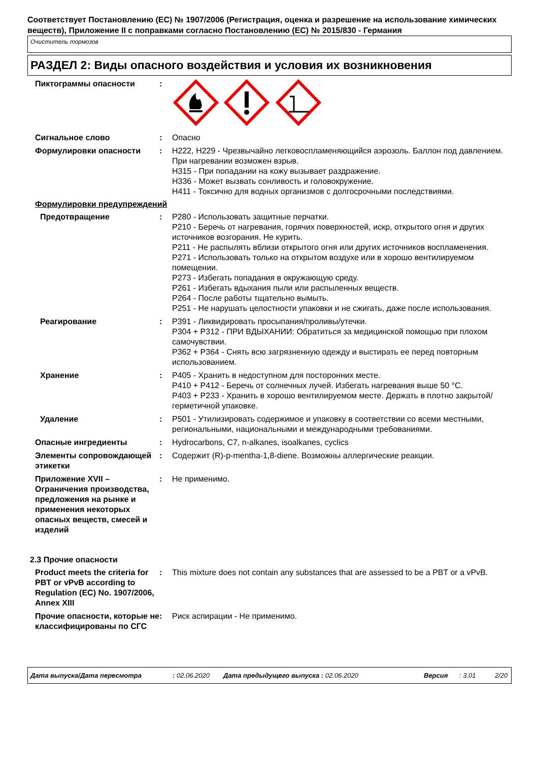Соответствует Постановлению (EC) № 1907/2006 (Регистрация, оценка и разрешение на использование химических веществ), Приложение II с поправками согласно Постановлению (EC) № 2015/830 - Германия
Очиститель тормозов
РАЗДЕЛ 2: Виды опасного воздействия и условия их возникновения
Пиктограммы опасности :
Сигнальное слово : Опасно
Формулировки опасности : H222, H229 - Чрезвычайно легковоспламеняющийся аэрозоль. Баллон под давлением. При нагревании возможен взрыв.
H315 - При попадании на кожу вызывает раздражение.
H336 - Может вызвать сонливость и головокружение.
H411 - Токсично для водных организмов с долгосрочными последствиями.
Формулировки предупреждений
Предотвращение : P280 - Использовать защитные перчатки.
P210 - Беречь от нагревания, горячих поверхностей, искр, открытого огня и других источников возгорания. Не курить.
P211 - Не распылять вблизи открытого огня или других источников воспламенения.
P271 - Использовать только на открытом воздухе или в хорошо вентилируемом помещении.
P273 - Избегать попадания в окружающую среду.
P261 - Избегать вдыхания пыли или распыленных веществ.
P264 - После работы тщательно вымыть.
P251 - Не нарушать целостности упаковки и не сжигать, даже после использования.
Реагирование : P391 - Ликвидировать просыпания/проливы/утечки.
P304 + P312 - ПРИ ВДЫХАНИИ: Обратиться за медицинской помощью при плохом самочувствии.
P362 + P364 - Снять всю загрязненную одежду и выстирать ее перед повторным использованием.
Хранение : P405 - Хранить в недоступном для посторонних месте.
P410 + P412 - Беречь от солнечных лучей. Избегать нагревания выше 50 °C.
P403 + P233 - Хранить в хорошо вентилируемом месте. Держать в плотно закрытой/герметичной упаковке.
Удаление : P501 - Утилизировать содержимое и упаковку в соответствии со всеми местными, региональными, национальными и международными требованиями.
Опасные ингредиенты : Hydrocarbons, C7, n-alkanes, isoalkanes, cyclics
Элементы сопровождающей этикетки
: Содержит (R)-p-mentha-1,8-diene. Возможны аллергические реакции.
Приложение XVII – Ограничения производства, предложения на рынке и применения некоторых опасных веществ, смесей и изделий
: Не применимо.
2.3 Прочие опасности
Product meets the criteria for PBT or vPvB according to Regulation (EC) No. 1907/2006, Annex XIII
: This mixture does not contain any substances that are assessed to be a PBT or a vPvB.
Прочие опасности, которые не классифицированы по СГС
: Риск аспирации - Не применимо.
Дата выпуска/Дата пересмотра: 02.06.2020 Дата предыдущего выпуска : 02.06.2020 Версия: 3.01 2/20